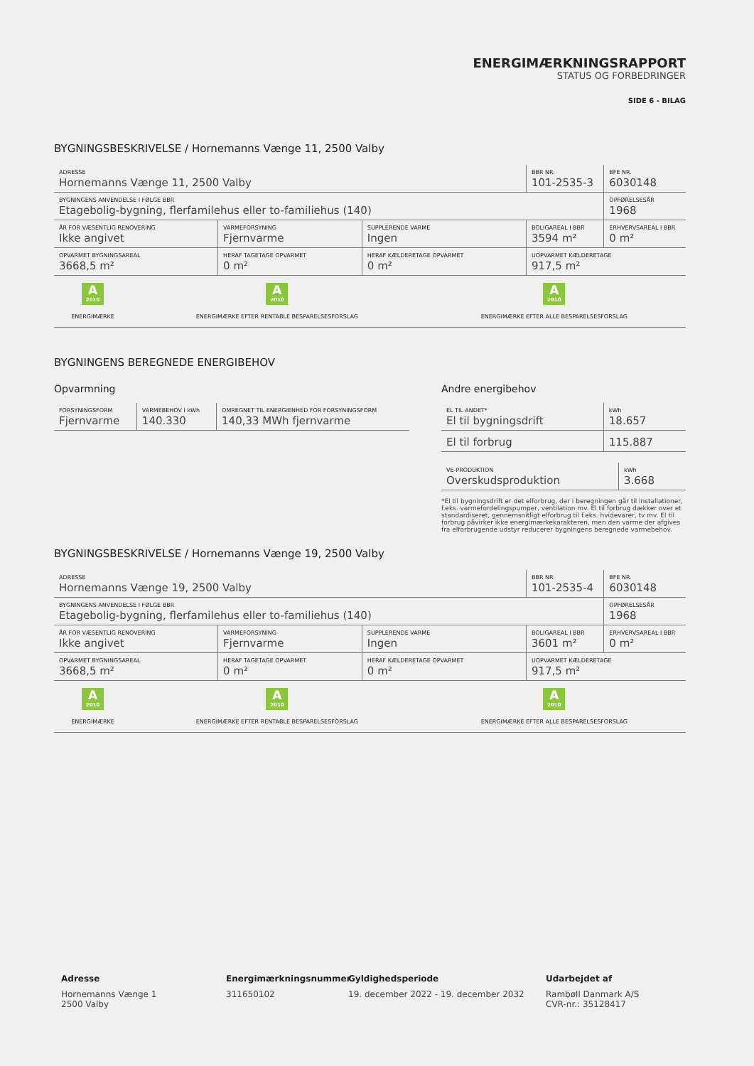ENERGIMÆRKNINGSRAPPORT
STATUS OG FORBEDRINGER
SIDE 6 - BILAG
BYGNINGSBESKRIVELSE / Hornemanns Vænge 11, 2500 Valby
| ADRESSE Hornemanns Vænge 11, 2500 Valby | | | BBR NR. 101-2535-3 | BFE NR. 6030148 |
| BYGNINGENS ANVENDELSE I FØLGE BBR Etagebolig-bygning, flerfamilehus eller to-familiehus (140) | | | | OPFØRELSESÅR 1968 |
| ÅR FOR VÆSENTLIG RENOVERING Ikke angivet | VARMEFORSYNING Fjernvarme | SUPPLERENDE VARME Ingen | BOLIGAREAL I BBR 3594 m² | ERHVERVSAREAL I BBR 0 m² |
| OPVARMET BYGNINGSAREAL 3668,5 m² | HERAF TAGETAGE OPVARMET 0 m² | HERAF KÆLDERETAGE OPVARMET 0 m² | UOPVARMET KÆLDERETAGE 917,5 m² | |
| A 2010 ENERGIMÆRKE | A 2010 ENERGIMÆRKE EFTER RENTABLE BESPARELSESFORSLAG | A 2010 ENERGIMÆRKE EFTER ALLE BESPARELSESFORSLAG |
BYGNINGENS BEREGNEDE ENERGIBEHOV
Opvarmning
| FORSYNINGSFORM Fjernvarme | VARMEBEHOV I kWh 140.330 | OMREGNET TIL ENERGIENHED FOR FORSYNINGSFORM 140,33 MWh fjernvarme |
Andre energibehov
| EL TIL ANDET* El til bygningsdrift | kWh 18.657 |
| El til forbrug | 115.887 |
| VE-PRODUKTION Overskudsproduktion | kWh 3.668 |
*El til bygningsdrift er det elforbrug, der i beregningen går til installationer, f.eks. varmefordelingspumper, ventilation mv. El til forbrug dækker over et standardiseret, gennemsnitligt elforbrug til f.eks. hvidevarer, tv mv. El til forbrug påvirker ikke energimærkekarakteren, men den varme der afgives fra elforbrugende udstyr reducerer bygningens beregnede varmebehov.
BYGNINGSBESKRIVELSE / Hornemanns Vænge 19, 2500 Valby
| ADRESSE Hornemanns Vænge 19, 2500 Valby | | | BBR NR. 101-2535-4 | BFE NR. 6030148 |
| BYGNINGENS ANVENDELSE I FØLGE BBR Etagebolig-bygning, flerfamilehus eller to-familiehus (140) | | | | OPFØRELSESÅR 1968 |
| ÅR FOR VÆSENTLIG RENOVERING Ikke angivet | VARMEFORSYNING Fjernvarme | SUPPLERENDE VARME Ingen | BOLIGAREAL I BBR 3601 m² | ERHVERVSAREAL I BBR 0 m² |
| OPVARMET BYGNINGSAREAL 3668,5 m² | HERAF TAGETAGE OPVARMET 0 m² | HERAF KÆLDERETAGE OPVARMET 0 m² | UOPVARMET KÆLDERETAGE 917,5 m² | |
| A 2010 ENERGIMÆRKE | A 2010 ENERGIMÆRKE EFTER RENTABLE BESPARELSESFORSLAG | A 2010 ENERGIMÆRKE EFTER ALLE BESPARELSESFORSLAG |
Adresse
Hornemanns Vænge 1
2500 Valby
Energimærkningsnummer
311650102
Gyldighedsperiode
19. december 2022 - 19. december 2032
Udarbejdet af
Rambøll Danmark A/S
CVR-nr.: 35128417